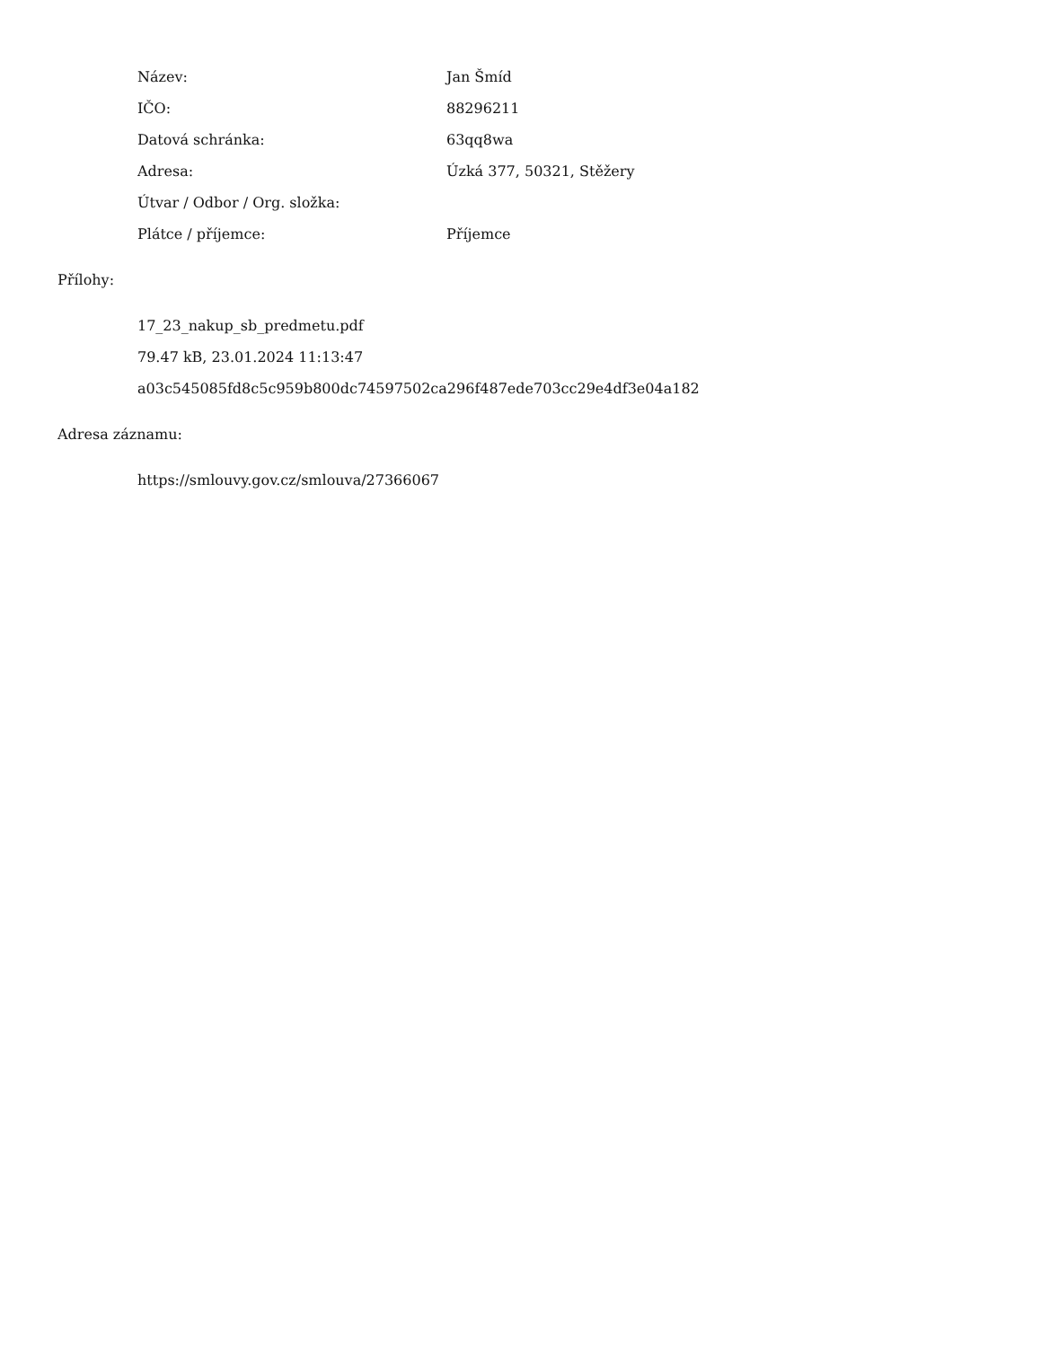| Název: | Jan Šmíd |
| IČO: | 88296211 |
| Datová schránka: | 63qq8wa |
| Adresa: | Úzká 377, 50321, Stěžery |
| Útvar / Odbor / Org. složka: | |
| Plátce / příjemce: | Příjemce |
Přílohy:
17_23_nakup_sb_predmetu.pdf
79.47 kB, 23.01.2024 11:13:47
a03c545085fd8c5c959b800dc74597502ca296f487ede703cc29e4df3e04a182
Adresa záznamu:
https://smlouvy.gov.cz/smlouva/27366067